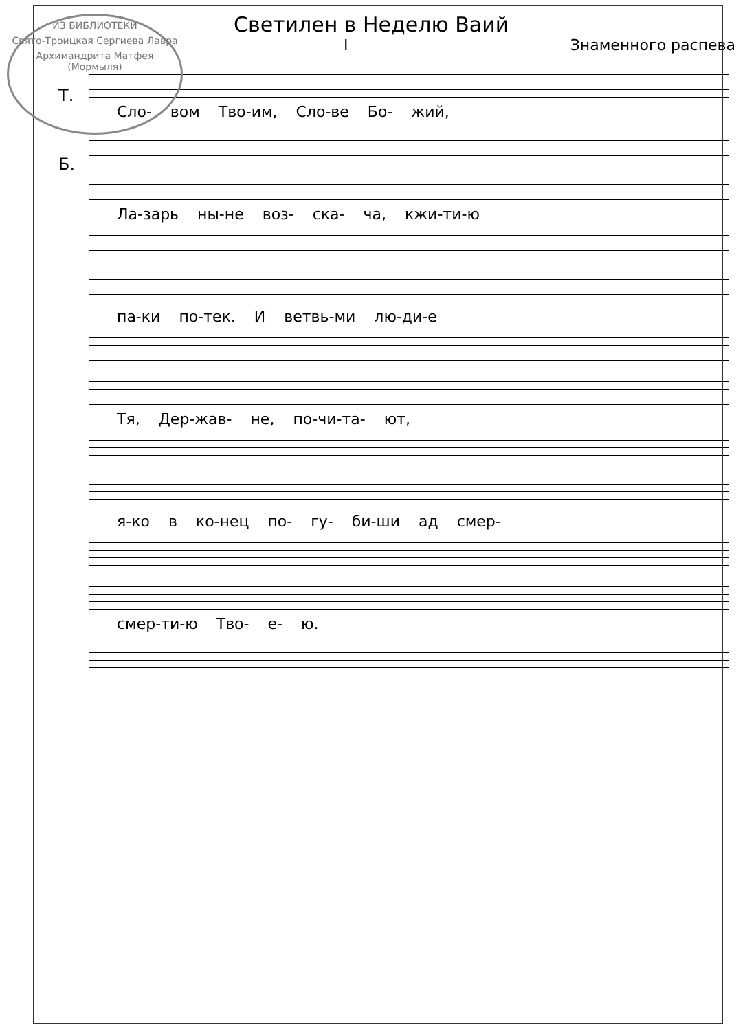ИЗ БИБЛИОТЕКИ
Свято-Троицкая Сергиева Лавра
Архимандрита Матфея (Мормыля)
Светилен в Неделю Ваий
I Знаменного распева
Сло- вом Тво-им, Сло-ве Бо- жий,
Т.
Б.
Ла-зарь ны-не воз- ска- ча, кжи-ти-ю
па-ки по-тек. И ветвь-ми лю-ди-е
Тя, Дер-жав- не, по-чи-та- ют,
я-ко в ко-нец по- гу- би-ши ад смер-
смер-ти-ю Тво- е- ю.